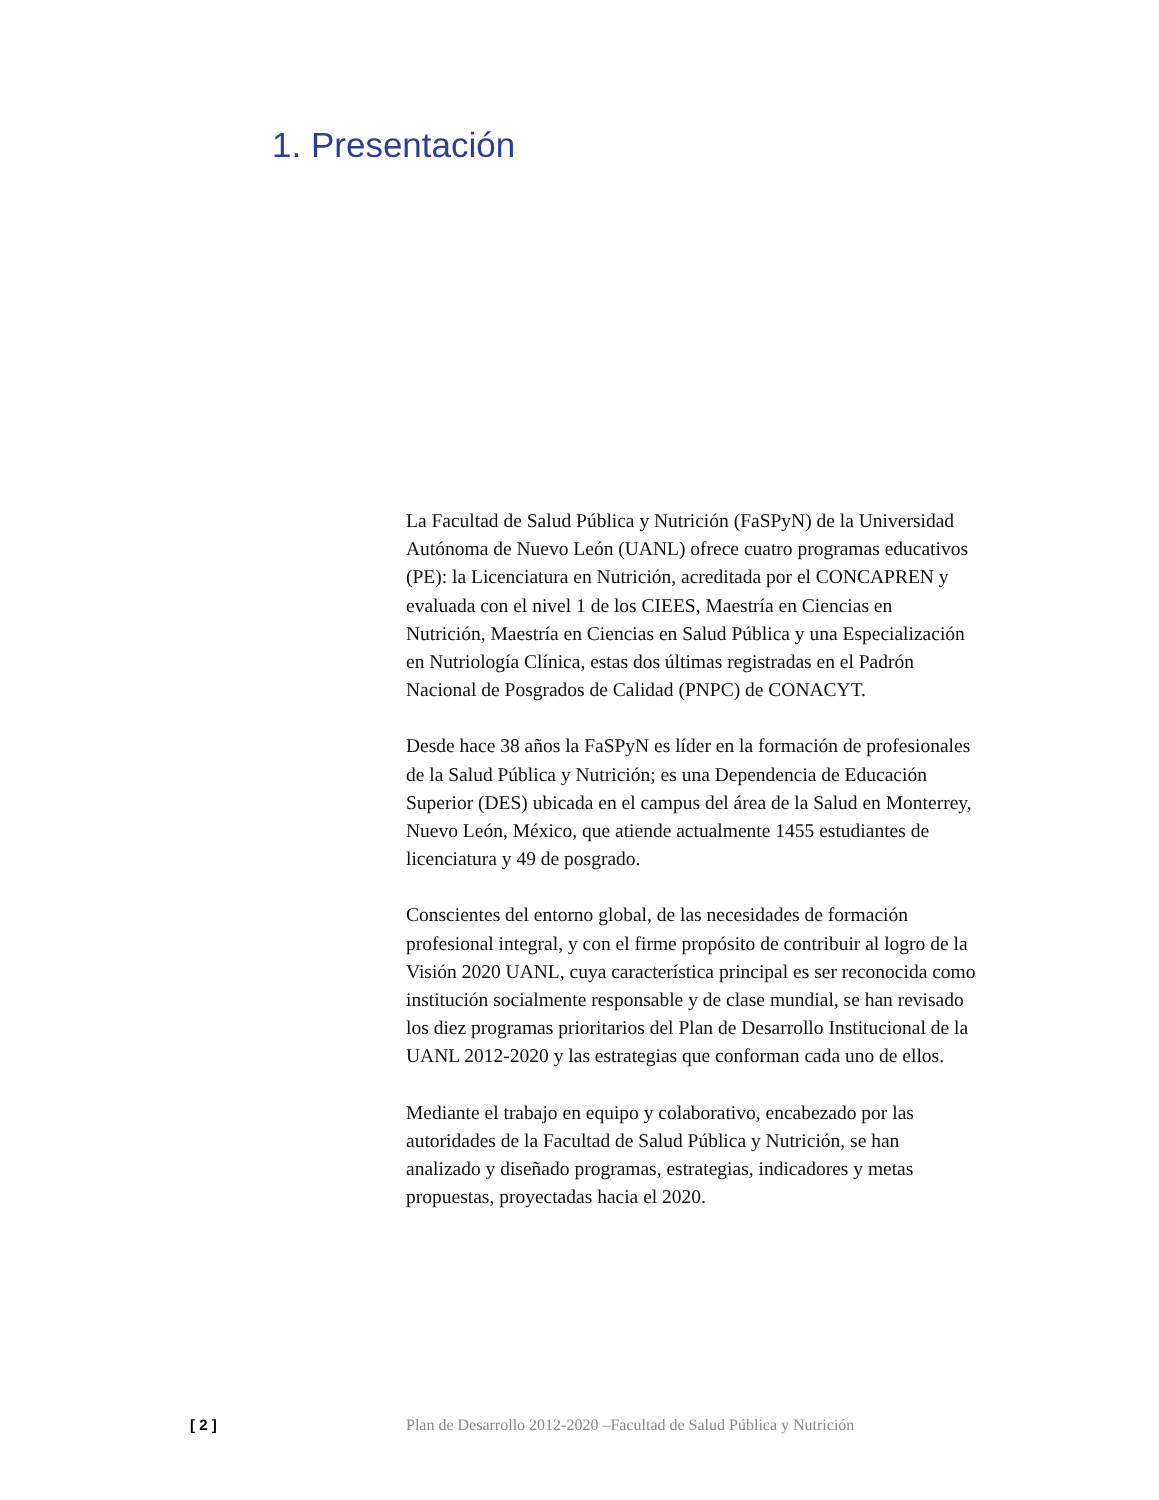1. Presentación
La Facultad de Salud Pública y Nutrición (FaSPyN) de la Universidad Autónoma de Nuevo León (UANL) ofrece cuatro programas educativos (PE): la Licenciatura en Nutrición, acreditada por el CONCAPREN y evaluada con el nivel 1 de los CIEES, Maestría en Ciencias en Nutrición, Maestría en Ciencias en Salud Pública y una Especialización en Nutriología Clínica, estas dos últimas registradas en el Padrón Nacional de Posgrados de Calidad (PNPC) de CONACYT.
Desde hace 38 años la FaSPyN es líder en la formación de profesionales de la Salud Pública y Nutrición; es una Dependencia de Educación Superior (DES) ubicada en el campus del área de la Salud en Monterrey, Nuevo León, México, que atiende actualmente 1455 estudiantes de licenciatura y 49 de posgrado.
Conscientes del entorno global, de las necesidades de formación profesional integral, y con el firme propósito de contribuir al logro de la Visión 2020 UANL, cuya característica principal es ser reconocida como institución socialmente responsable y de clase mundial, se han revisado los diez programas prioritarios del Plan de Desarrollo Institucional de la UANL 2012-2020 y las estrategias que conforman cada uno de ellos.
Mediante el trabajo en equipo y colaborativo, encabezado por las autoridades de la Facultad de Salud Pública y Nutrición, se han analizado y diseñado programas, estrategias, indicadores y metas propuestas, proyectadas hacia el 2020.
[ 2 ] Plan de Desarrollo 2012-2020 –Facultad de Salud Pública y Nutrición